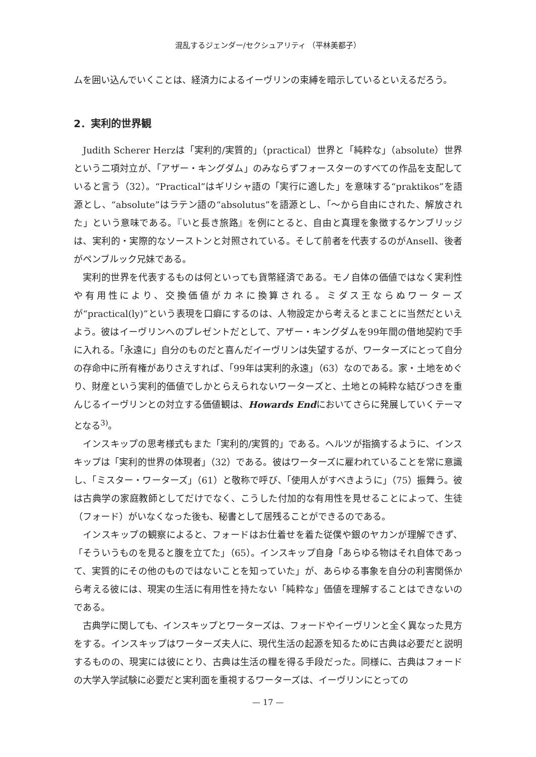混乱するジェンダー/セクシュアリティ （平林美都子）
ムを囲い込んでいくことは、経済力によるイーヴリンの束縛を暗示しているといえるだろう。
2．実利的世界観
Judith Scherer Herzは「実利的/実質的」（practical）世界と「純粋な」（absolute）世界という二項対立が、「アザー・キングダム」のみならずフォースターのすべての作品を支配していると言う（32）。“Practical”はギリシャ語の「実行に適した」を意味する“praktikos”を語源とし、“absolute”はラテン語の“absolutus”を語源とし、「〜から自由にされた、解放された」という意味である。『いと長き旅路』を例にとると、自由と真理を象徴するケンブリッジは、実利的・実際的なソーストンと対照されている。そして前者を代表するのがAnsell、後者がペンブルック兄妹である。
実利的世界を代表するものは何といっても貨幣経済である。モノ自体の価値ではなく実利性や有用性により、交換価値がカネに換算される。ミダス王ならぬワーターズが“practical(ly)”という表現を口癖にするのは、人物設定から考えるとまことに当然だといえよう。彼はイーヴリンへのプレゼントだとして、アザー・キングダムを99年間の借地契約で手に入れる。「永遠に」自分のものだと喜んだイーヴリンは失望するが、ワーターズにとって自分の存命中に所有権がありさえすれば、「99年は実利的永遠」（63）なのである。家・土地をめぐり、財産という実利的価値でしかとらえられないワーターズと、土地との純粋な結びつきを重んじるイーヴリンとの対立する価値観は、Howards Endにおいてさらに発展していくテーマとなる<sup>3)</sup>。
インスキップの思考様式もまた「実利的/実質的」である。ヘルツが指摘するように、インスキップは「実利的世界の体現者」（32）である。彼はワーターズに雇われていることを常に意識し、「ミスター・ワーターズ」（61）と敬称で呼び、「使用人がすべきように」（75）振舞う。彼は古典学の家庭教師としてだけでなく、こうした付加的な有用性を見せることによって、生徒（フォード）がいなくなった後も、秘書として居残ることができるのである。
インスキップの観察によると、フォードはお仕着せを着た従僕や銀のヤカンが理解できず、「そういうものを見ると腹を立てた」（65）。インスキップ自身「あらゆる物はそれ自体であって、実質的にその他のものではないことを知っていた」が、あらゆる事象を自分の利害関係から考える彼には、現実の生活に有用性を持たない「純粋な」価値を理解することはできないのである。
古典学に関しても、インスキップとワーターズは、フォードやイーヴリンと全く異なった見方をする。インスキップはワーターズ夫人に、現代生活の起源を知るために古典は必要だと説明するものの、現実には彼にとり、古典は生活の糧を得る手段だった。同様に、古典はフォードの大学入学試験に必要だと実利面を重視するワーターズは、イーヴリンにとっての
— 17 —